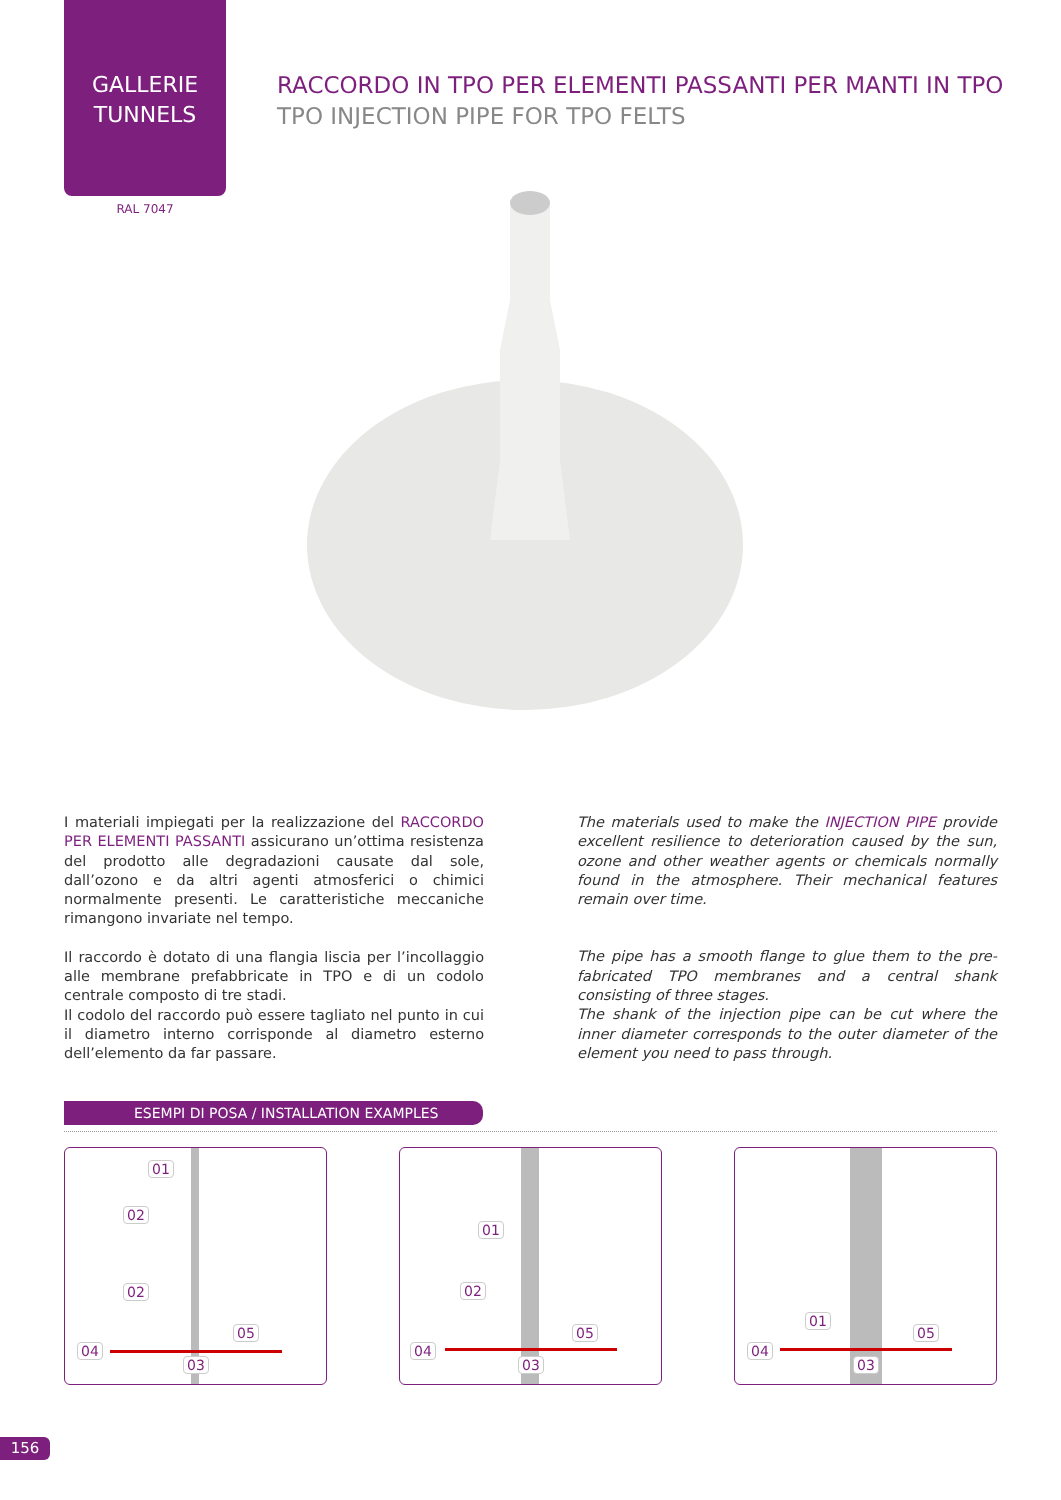GALLERIE
TUNNELS
RAL 7047
RACCORDO IN TPO PER ELEMENTI PASSANTI PER MANTI IN TPO
TPO INJECTION PIPE FOR TPO FELTS
I materiali impiegati per la realizzazione del RACCORDO PER ELEMENTI PASSANTI assicurano un’ottima resistenza del prodotto alle degradazioni causate dal sole, dall’ozono e da altri agenti atmosferici o chimici normalmente presenti. Le caratteristiche meccaniche rimangono invariate nel tempo.
Il raccordo è dotato di una flangia liscia per l’incollaggio alle membrane prefabbricate in TPO e di un codolo centrale composto di tre stadi.
Il codolo del raccordo può essere tagliato nel punto in cui il diametro interno corrisponde al diametro esterno dell’elemento da far passare.
The materials used to make the INJECTION PIPE provide excellent resilience to deterioration caused by the sun, ozone and other weather agents or chemicals normally found in the atmosphere. Their mechanical features remain over time.
The pipe has a smooth flange to glue them to the pre-fabricated TPO membranes and a central shank consisting of three stages.
The shank of the injection pipe can be cut where the inner diameter corresponds to the outer diameter of the element you need to pass through.
ESEMPI DI POSA / INSTALLATION EXAMPLES
01
02
02
04
05
03
01
02
04
05
03
01
04
05
03
156